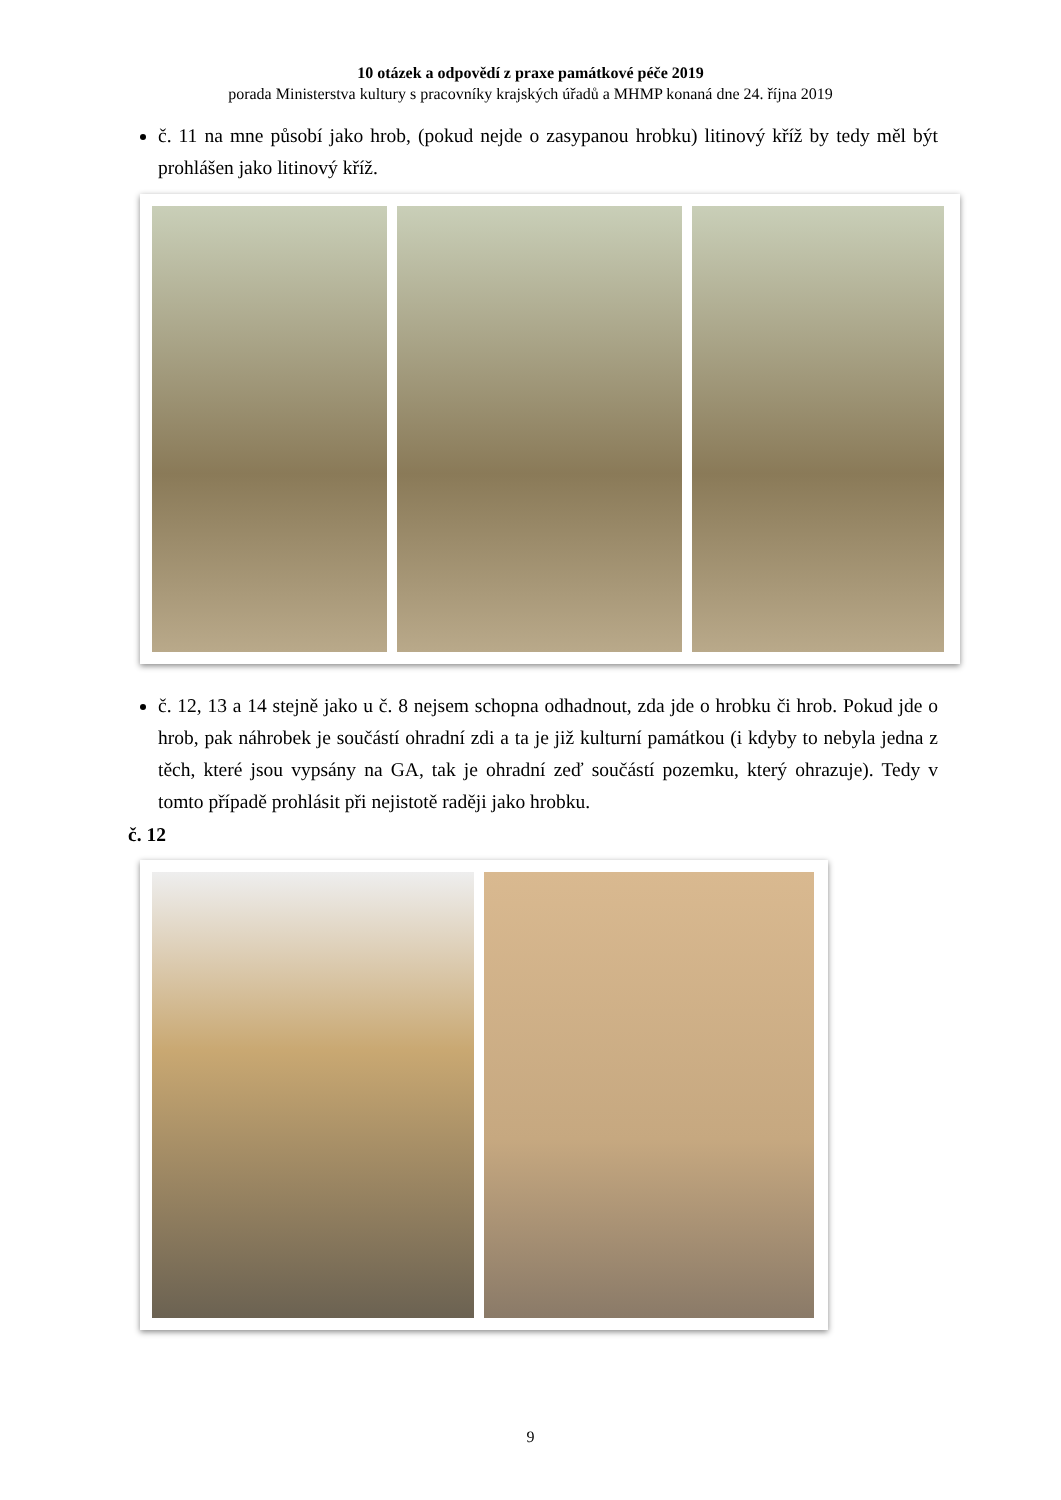10 otázek a odpovědí z praxe památkové péče 2019
porada Ministerstva kultury s pracovníky krajských úřadů a MHMP konaná dne 24. října 2019
č. 11 na mne působí jako hrob, (pokud nejde o zasypanou hrobku) litinový kříž by tedy měl být prohlášen jako litinový kříž.
č. 12, 13 a 14 stejně jako u č. 8 nejsem schopna odhadnout, zda jde o hrobku či hrob. Pokud jde o hrob, pak náhrobek je součástí ohradní zdi a ta je již kulturní památkou (i kdyby to nebyla jedna z těch, které jsou vypsány na GA, tak je ohradní zeď součástí pozemku, který ohrazuje). Tedy v tomto případě prohlásit při nejistotě raději jako hrobku.
č. 12
9